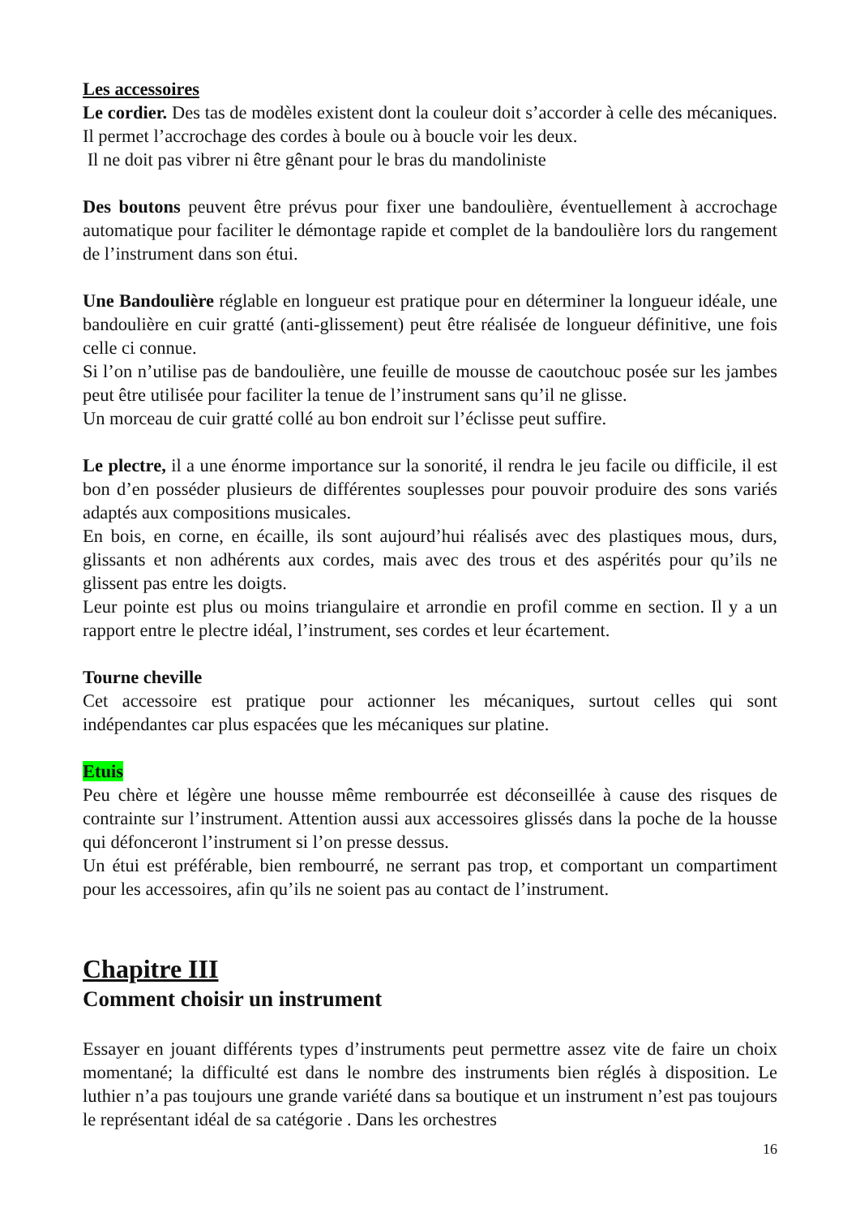Les accessoires
Le cordier. Des tas de modèles existent dont la couleur doit s’accorder à celle des mécaniques. Il permet l’accrochage des cordes à boule ou à boucle voir les deux.
Il ne doit pas vibrer ni être gênant pour le bras du mandoliniste
Des boutons peuvent être prévus pour fixer une bandoulière, éventuellement à accrochage automatique pour faciliter le démontage rapide et complet de la bandoulière lors du rangement de l’instrument dans son étui.
Une Bandoulière réglable en longueur est pratique pour en déterminer la longueur idéale, une bandoulière en cuir gratté (anti-glissement) peut être réalisée de longueur définitive, une fois celle ci connue.
Si l’on n’utilise pas de bandoulière, une feuille de mousse de caoutchouc posée sur les jambes peut être utilisée pour faciliter la tenue de l’instrument sans qu’il ne glisse.
Un morceau de cuir gratté collé au bon endroit sur l’éclisse peut suffire.
Le plectre, il a une énorme importance sur la sonorité, il rendra le jeu facile ou difficile, il est bon d’en posséder plusieurs de différentes souplesses pour pouvoir produire des sons variés adaptés aux compositions musicales.
En bois, en corne, en écaille, ils sont aujourd’hui réalisés avec des plastiques mous, durs, glissants et non adhérents aux cordes, mais avec des trous et des aspérités pour qu’ils ne glissent pas entre les doigts.
Leur pointe est plus ou moins triangulaire et arrondie en profil comme en section. Il y a un rapport entre le plectre idéal, l’instrument, ses cordes et leur écartement.
Tourne cheville
Cet accessoire est pratique pour actionner les mécaniques, surtout celles qui sont indépendantes car plus espacées que les mécaniques sur platine.
Etuis
Peu chère et légère une housse même rembourrée est déconseillée à cause des risques de contrainte sur l’instrument. Attention aussi aux accessoires glissés dans la poche de la housse qui défonceront l’instrument si l’on presse dessus.
Un étui est préférable, bien rembourré, ne serrant pas trop, et comportant un compartiment pour les accessoires, afin qu’ils ne soient pas au contact de l’instrument.
Chapitre III
Comment choisir un instrument
Essayer en jouant différents types d’instruments peut permettre assez vite de faire un choix momentané; la difficulté est dans le nombre des instruments bien réglés à disposition. Le luthier n’a pas toujours une grande variété dans sa boutique et un instrument n’est pas toujours le représentant idéal de sa catégorie . Dans les orchestres
16